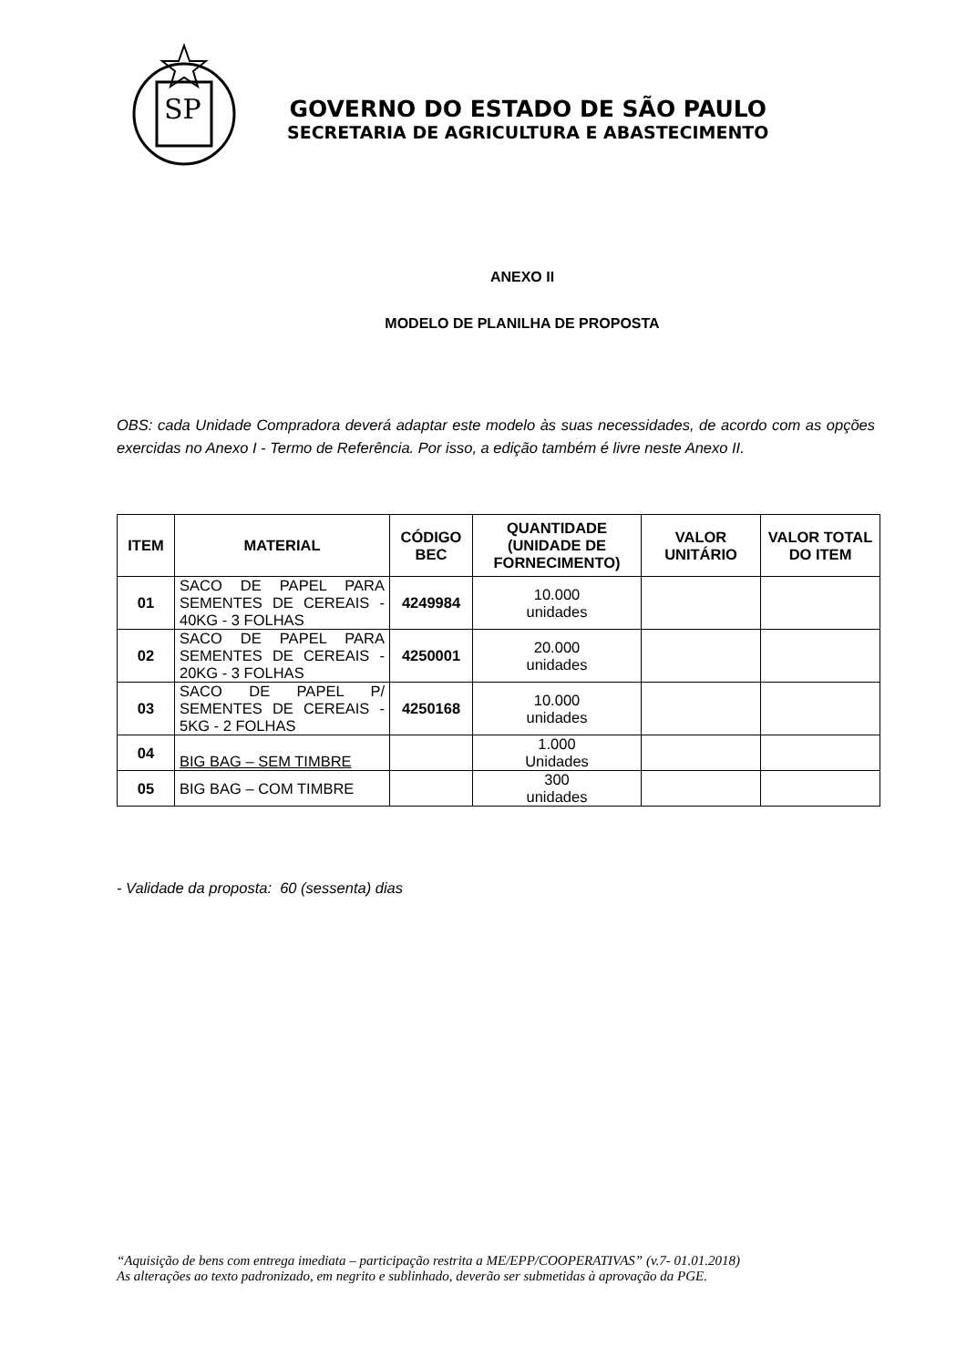SP
GOVERNO DO ESTADO DE SÃO PAULO
SECRETARIA DE AGRICULTURA E ABASTECIMENTO
ANEXO II
MODELO DE PLANILHA DE PROPOSTA
OBS: cada Unidade Compradora deverá adaptar este modelo às suas necessidades, de acordo com as opções exercidas no Anexo I - Termo de Referência. Por isso, a edição também é livre neste Anexo II.
| ITEM | MATERIAL | CÓDIGO BEC | QUANTIDADE (UNIDADE DE FORNECIMENTO) | VALOR UNITÁRIO | VALOR TOTAL DO ITEM |
| --- | --- | --- | --- | --- | --- |
| 01 | SACO DE PAPEL PARA SEMENTES DE CEREAIS - 40KG - 3 FOLHAS | 4249984 | 10.000 unidades | | |
| 02 | SACO DE PAPEL PARA SEMENTES DE CEREAIS - 20KG - 3 FOLHAS | 4250001 | 20.000 unidades | | |
| 03 | SACO DE PAPEL P/ SEMENTES DE CEREAIS - 5KG - 2 FOLHAS | 4250168 | 10.000 unidades | | |
| 04 | BIG BAG – SEM TIMBRE | | 1.000 Unidades | | |
| 05 | BIG BAG – COM TIMBRE | | 300 unidades | | |
- Validade da proposta: 60 (sessenta) dias
“Aquisição de bens com entrega imediata – participação restrita a ME/EPP/COOPERATIVAS” (v.7- 01.01.2018)
As alterações ao texto padronizado, em negrito e sublinhado, deverão ser submetidas à aprovação da PGE.